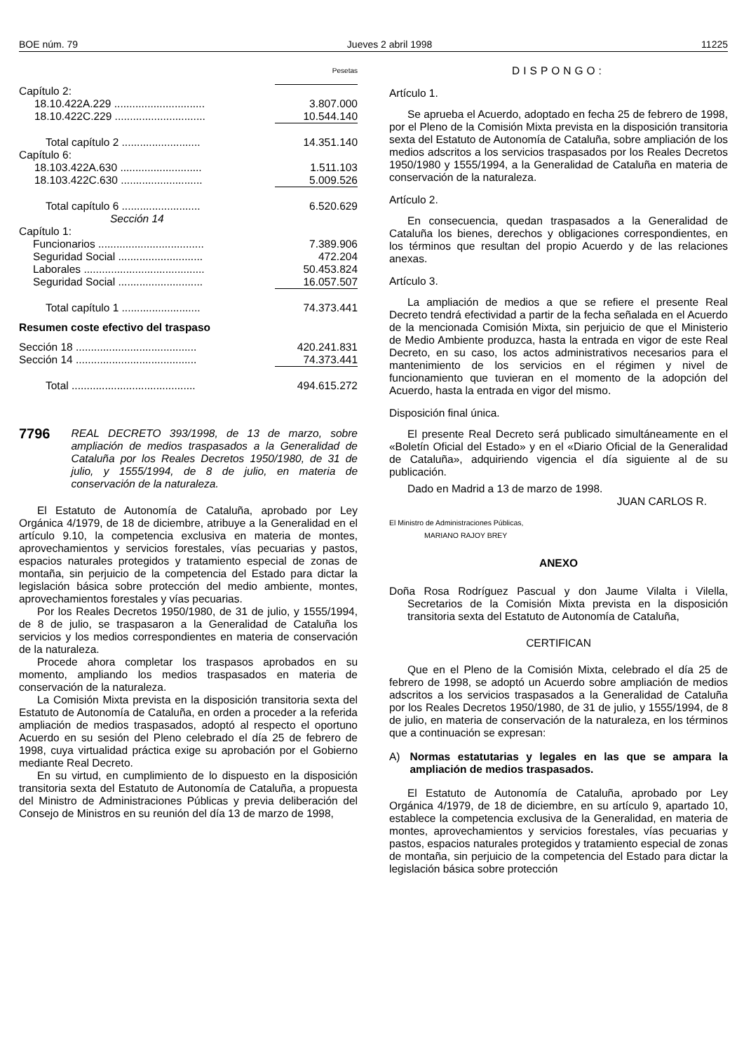BOE núm. 79 Jueves 2 abril 1998 11225
| | Pesetas |
| Capítulo 2: | |
| 18.10.422A.229 .............................. | 3.807.000 |
| 18.10.422C.229 .............................. | 10.544.140 |
| Total capítulo 2 .......................... | 14.351.140 |
| Capítulo 6: | |
| 18.103.422A.630 ........................... | 1.511.103 |
| 18.103.422C.630 ........................... | 5.009.526 |
| Total capítulo 6 .......................... | 6.520.629 |
| Sección 14 | |
| Capítulo 1: | |
| Funcionarios ................................... | 7.389.906 |
| Seguridad Social ............................ | 472.204 |
| Laborales ........................................ | 50.453.824 |
| Seguridad Social ............................ | 16.057.507 |
| Total capítulo 1 .......................... | 74.373.441 |
| Resumen coste efectivo del traspaso | |
| Sección 18 ........................................ | 420.241.831 |
| Sección 14 ........................................ | 74.373.441 |
| Total ......................................... | 494.615.272 |
7796 REAL DECRETO 393/1998, de 13 de marzo, sobre ampliación de medios traspasados a la Generalidad de Cataluña por los Reales Decretos 1950/1980, de 31 de julio, y 1555/1994, de 8 de julio, en materia de conservación de la naturaleza.
El Estatuto de Autonomía de Cataluña, aprobado por Ley Orgánica 4/1979, de 18 de diciembre, atribuye a la Generalidad en el artículo 9.10, la competencia exclusiva en materia de montes, aprovechamientos y servicios forestales, vías pecuarias y pastos, espacios naturales protegidos y tratamiento especial de zonas de montaña, sin perjuicio de la competencia del Estado para dictar la legislación básica sobre protección del medio ambiente, montes, aprovechamientos forestales y vías pecuarias.
Por los Reales Decretos 1950/1980, de 31 de julio, y 1555/1994, de 8 de julio, se traspasaron a la Generalidad de Cataluña los servicios y los medios correspondientes en materia de conservación de la naturaleza.
Procede ahora completar los traspasos aprobados en su momento, ampliando los medios traspasados en materia de conservación de la naturaleza.
La Comisión Mixta prevista en la disposición transitoria sexta del Estatuto de Autonomía de Cataluña, en orden a proceder a la referida ampliación de medios traspasados, adoptó al respecto el oportuno Acuerdo en su sesión del Pleno celebrado el día 25 de febrero de 1998, cuya virtualidad práctica exige su aprobación por el Gobierno mediante Real Decreto.
En su virtud, en cumplimiento de lo dispuesto en la disposición transitoria sexta del Estatuto de Autonomía de Cataluña, a propuesta del Ministro de Administraciones Públicas y previa deliberación del Consejo de Ministros en su reunión del día 13 de marzo de 1998,
DISPONGO:
Artículo 1.
Se aprueba el Acuerdo, adoptado en fecha 25 de febrero de 1998, por el Pleno de la Comisión Mixta prevista en la disposición transitoria sexta del Estatuto de Autonomía de Cataluña, sobre ampliación de los medios adscritos a los servicios traspasados por los Reales Decretos 1950/1980 y 1555/1994, a la Generalidad de Cataluña en materia de conservación de la naturaleza.
Artículo 2.
En consecuencia, quedan traspasados a la Generalidad de Cataluña los bienes, derechos y obligaciones correspondientes, en los términos que resultan del propio Acuerdo y de las relaciones anexas.
Artículo 3.
La ampliación de medios a que se refiere el presente Real Decreto tendrá efectividad a partir de la fecha señalada en el Acuerdo de la mencionada Comisión Mixta, sin perjuicio de que el Ministerio de Medio Ambiente produzca, hasta la entrada en vigor de este Real Decreto, en su caso, los actos administrativos necesarios para el mantenimiento de los servicios en el régimen y nivel de funcionamiento que tuvieran en el momento de la adopción del Acuerdo, hasta la entrada en vigor del mismo.
Disposición final única.
El presente Real Decreto será publicado simultáneamente en el «Boletín Oficial del Estado» y en el «Diario Oficial de la Generalidad de Cataluña», adquiriendo vigencia el día siguiente al de su publicación.
Dado en Madrid a 13 de marzo de 1998.
JUAN CARLOS R.
El Ministro de Administraciones Públicas,
MARIANO RAJOY BREY
ANEXO
Doña Rosa Rodríguez Pascual y don Jaume Vilalta i Vilella, Secretarios de la Comisión Mixta prevista en la disposición transitoria sexta del Estatuto de Autonomía de Cataluña,
CERTIFICAN
Que en el Pleno de la Comisión Mixta, celebrado el día 25 de febrero de 1998, se adoptó un Acuerdo sobre ampliación de medios adscritos a los servicios traspasados a la Generalidad de Cataluña por los Reales Decretos 1950/1980, de 31 de julio, y 1555/1994, de 8 de julio, en materia de conservación de la naturaleza, en los términos que a continuación se expresan:
A) Normas estatutarias y legales en las que se ampara la ampliación de medios traspasados.
El Estatuto de Autonomía de Cataluña, aprobado por Ley Orgánica 4/1979, de 18 de diciembre, en su artículo 9, apartado 10, establece la competencia exclusiva de la Generalidad, en materia de montes, aprovechamientos y servicios forestales, vías pecuarias y pastos, espacios naturales protegidos y tratamiento especial de zonas de montaña, sin perjuicio de la competencia del Estado para dictar la legislación básica sobre protección